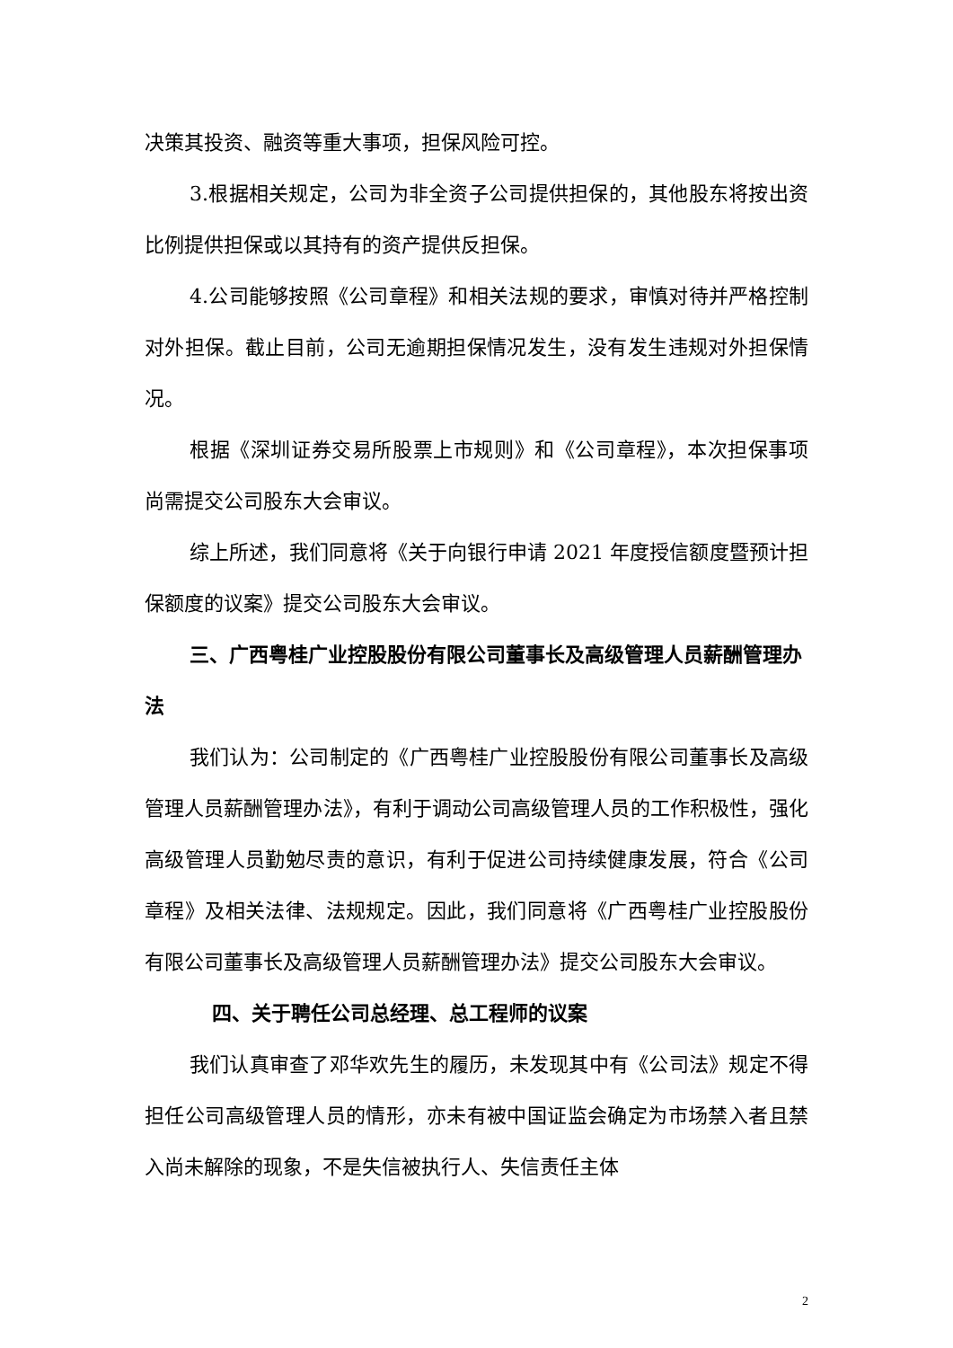决策其投资、融资等重大事项，担保风险可控。
3.根据相关规定，公司为非全资子公司提供担保的，其他股东将按出资比例提供担保或以其持有的资产提供反担保。
4.公司能够按照《公司章程》和相关法规的要求，审慎对待并严格控制对外担保。截止目前，公司无逾期担保情况发生，没有发生违规对外担保情况。
根据《深圳证券交易所股票上市规则》和《公司章程》，本次担保事项尚需提交公司股东大会审议。
综上所述，我们同意将《关于向银行申请 2021 年度授信额度暨预计担保额度的议案》提交公司股东大会审议。
三、广西粤桂广业控股股份有限公司董事长及高级管理人员薪酬管理办法
我们认为：公司制定的《广西粤桂广业控股股份有限公司董事长及高级管理人员薪酬管理办法》，有利于调动公司高级管理人员的工作积极性，强化高级管理人员勤勉尽责的意识，有利于促进公司持续健康发展，符合《公司章程》及相关法律、法规规定。因此，我们同意将《广西粤桂广业控股股份有限公司董事长及高级管理人员薪酬管理办法》提交公司股东大会审议。
四、关于聘任公司总经理、总工程师的议案
我们认真审查了邓华欢先生的履历，未发现其中有《公司法》规定不得担任公司高级管理人员的情形，亦未有被中国证监会确定为市场禁入者且禁入尚未解除的现象，不是失信被执行人、失信责任主体
2